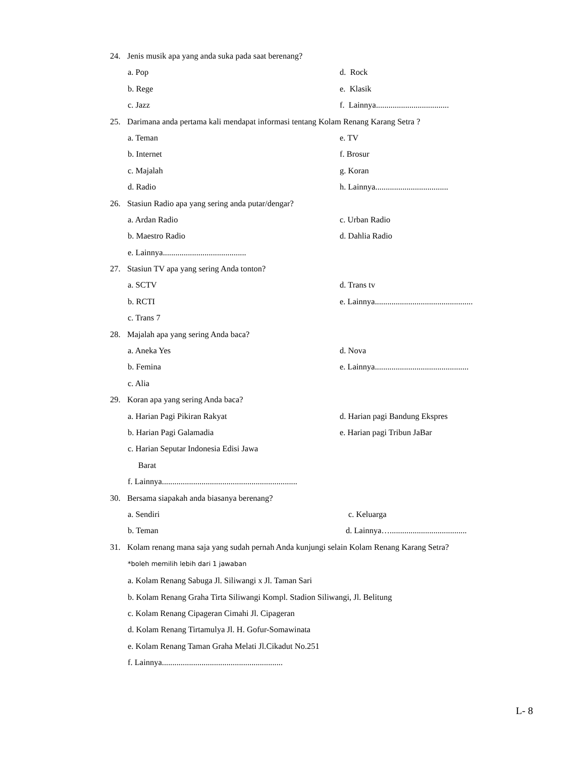24. Jenis musik apa yang anda suka pada saat berenang?
a. Pop d. Rock
b. Rege e. Klasik
c. Jazz f. Lainnya...................................
25. Darimana anda pertama kali mendapat informasi tentang Kolam Renang Karang Setra ?
a. Teman e. TV
b. Internet f. Brosur
c. Majalah g. Koran
d. Radio h. Lainnya...................................
26. Stasiun Radio apa yang sering anda putar/dengar?
a. Ardan Radio c. Urban Radio
b. Maestro Radio d. Dahlia Radio
e. Lainnya........................................
27. Stasiun TV apa yang sering Anda tonton?
a. SCTV d. Trans tv
b. RCTI e. Lainnya...............................................
c. Trans 7
28. Majalah apa yang sering Anda baca?
a. Aneka Yes d. Nova
b. Femina e. Lainnya.............................................
c. Alia
29. Koran apa yang sering Anda baca?
a. Harian Pagi Pikiran Rakyat d. Harian pagi Bandung Ekspres
b. Harian Pagi Galamadia e. Harian pagi Tribun JaBar
c. Harian Seputar Indonesia Edisi Jawa
Barat
f. Lainnya.................................................................
30. Bersama siapakah anda biasanya berenang?
a. Sendiri c. Keluarga
b. Teman d. Lainnya….....................................
31. Kolam renang mana saja yang sudah pernah Anda kunjungi selain Kolam Renang Karang Setra?
*boleh memilih lebih dari 1 jawaban
a. Kolam Renang Sabuga Jl. Siliwangi x Jl. Taman Sari
b. Kolam Renang Graha Tirta Siliwangi Kompl. Stadion Siliwangi, Jl. Belitung
c. Kolam Renang Cipageran Cimahi Jl. Cipageran
d. Kolam Renang Tirtamulya Jl. H. Gofur-Somawinata
e. Kolam Renang Taman Graha Melati Jl.Cikadut No.251
f. Lainnya..........................................................
L- 8